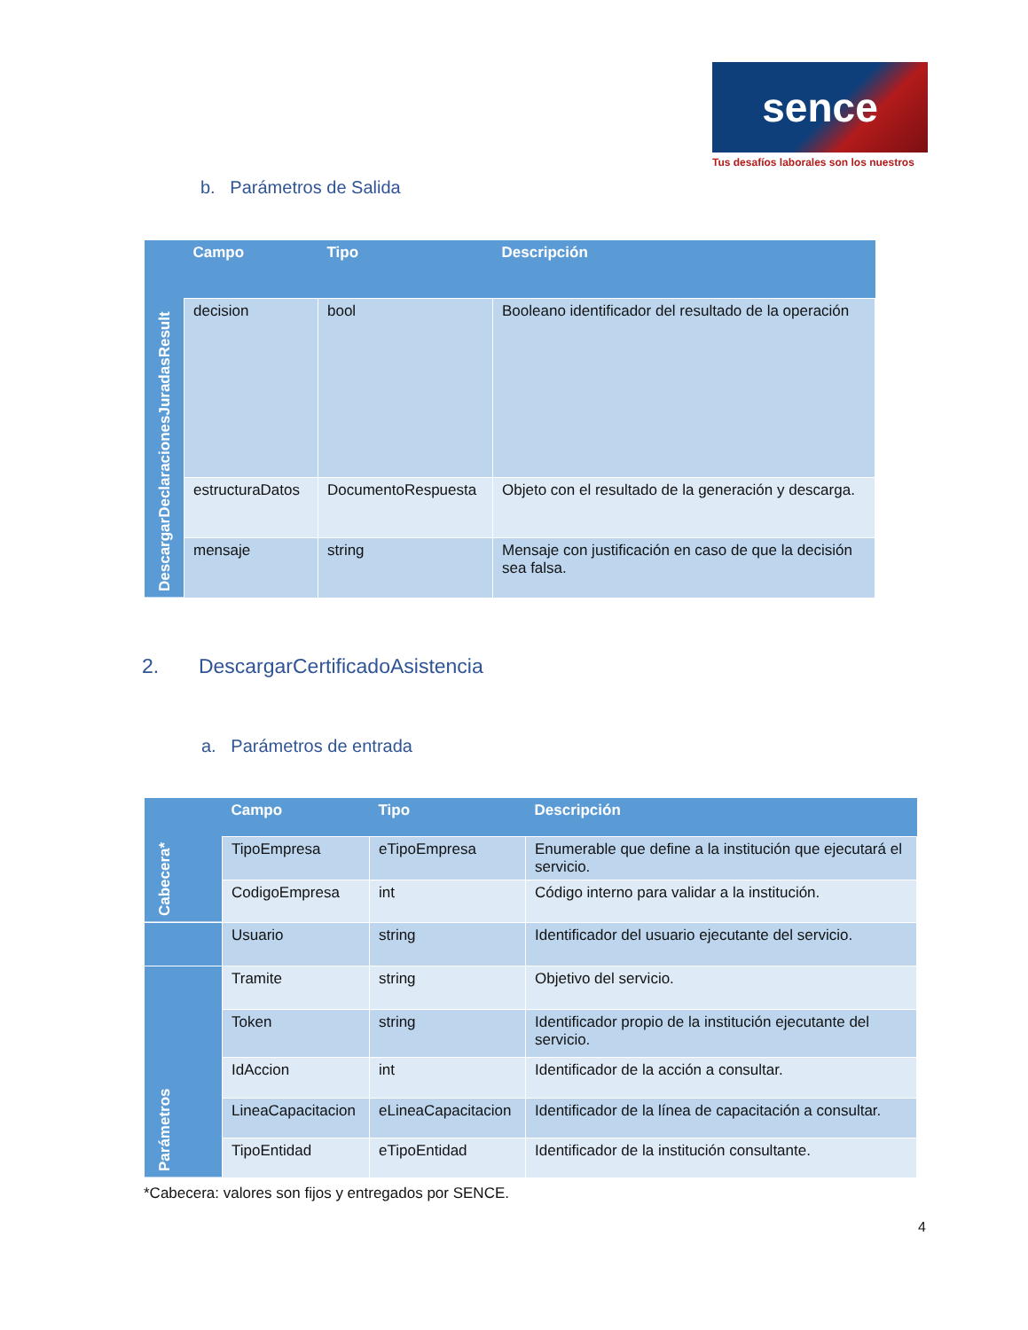sence
Tus desafíos laborales son los nuestros
b. Parámetros de Salida
| | Campo | Tipo | Descripción |
| --- | --- | --- | --- |
| DescargarDeclaracionesJuradasResult | decision | bool | Booleano identificador del resultado de la operación |
| | estructuraDatos | DocumentoRespuesta | Objeto con el resultado de la generación y descarga. |
| | mensaje | string | Mensaje con justificación en caso de que la decisión sea falsa. |
2. DescargarCertificadoAsistencia
a. Parámetros de entrada
| | Campo | Tipo | Descripción |
| --- | --- | --- | --- |
| Cabecera* | TipoEmpresa | eTipoEmpresa | Enumerable que define a la institución que ejecutará el servicio. |
| | CodigoEmpresa | int | Código interno para validar a la institución. |
| | Usuario | string | Identificador del usuario ejecutante del servicio. |
| | Tramite | string | Objetivo del servicio. |
| Parámetros | Token | string | Identificador propio de la institución ejecutante del servicio. |
| | IdAccion | int | Identificador de la acción a consultar. |
| | LineaCapacitacion | eLineaCapacitacion | Identificador de la línea de capacitación a consultar. |
| | TipoEntidad | eTipoEntidad | Identificador de la institución consultante. |
*Cabecera: valores son fijos y entregados por SENCE.
4